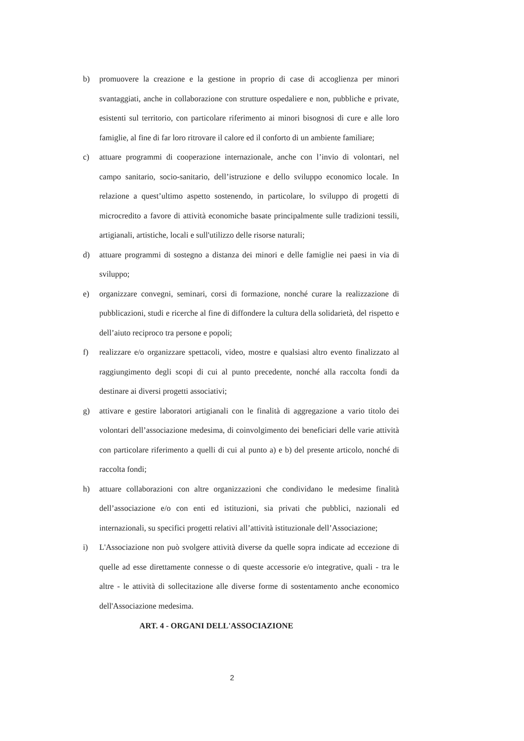b) promuovere la creazione e la gestione in proprio di case di accoglienza per minori svantaggiati, anche in collaborazione con strutture ospedaliere e non, pubbliche e private, esistenti sul territorio, con particolare riferimento ai minori bisognosi di cure e alle loro famiglie, al fine di far loro ritrovare il calore ed il conforto di un ambiente familiare;
c) attuare programmi di cooperazione internazionale, anche con l’invio di volontari, nel campo sanitario, socio-sanitario, dell’istruzione e dello sviluppo economico locale. In relazione a quest’ultimo aspetto sostenendo, in particolare, lo sviluppo di progetti di microcredito a favore di attività economiche basate principalmente sulle tradizioni tessili, artigianali, artistiche, locali e sull'utilizzo delle risorse naturali;
d) attuare programmi di sostegno a distanza dei minori e delle famiglie nei paesi in via di sviluppo;
e) organizzare convegni, seminari, corsi di formazione, nonché curare la realizzazione di pubblicazioni, studi e ricerche al fine di diffondere la cultura della solidarietà, del rispetto e dell’aiuto reciproco tra persone e popoli;
f) realizzare e/o organizzare spettacoli, video, mostre e qualsiasi altro evento finalizzato al raggiungimento degli scopi di cui al punto precedente, nonché alla raccolta fondi da destinare ai diversi progetti associativi;
g) attivare e gestire laboratori artigianali con le finalità di aggregazione a vario titolo dei volontari dell’associazione medesima, di coinvolgimento dei beneficiari delle varie attività con particolare riferimento a quelli di cui al punto a) e b) del presente articolo, nonché di raccolta fondi;
h) attuare collaborazioni con altre organizzazioni che condividano le medesime finalità dell’associazione e/o con enti ed istituzioni, sia privati che pubblici, nazionali ed internazionali, su specifici progetti relativi all’attività istituzionale dell’Associazione;
i) L'Associazione non può svolgere attività diverse da quelle sopra indicate ad eccezione di quelle ad esse direttamente connesse o di queste accessorie e/o integrative, quali - tra le altre - le attività di sollecitazione alle diverse forme di sostentamento anche economico dell'Associazione medesima.
ART. 4 - ORGANI DELL'ASSOCIAZIONE
2